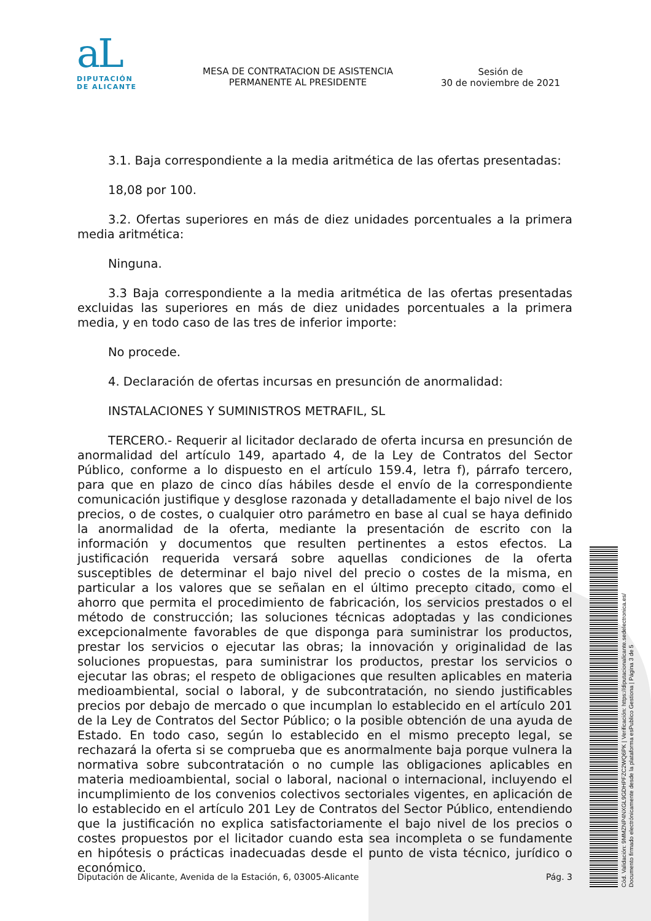aL
DIPUTACIÓN
DE ALICANTE
MESA DE CONTRATACION DE ASISTENCIA PERMANENTE AL PRESIDENTE
Sesión de
30 de noviembre de 2021
3.1. Baja correspondiente a la media aritmética de las ofertas presentadas:
18,08 por 100.
3.2. Ofertas superiores en más de diez unidades porcentuales a la primera media aritmética:
Ninguna.
3.3 Baja correspondiente a la media aritmética de las ofertas presentadas excluidas las superiores en más de diez unidades porcentuales a la primera media, y en todo caso de las tres de inferior importe:
No procede.
4. Declaración de ofertas incursas en presunción de anormalidad:
INSTALACIONES Y SUMINISTROS METRAFIL, SL
TERCERO.- Requerir al licitador declarado de oferta incursa en presunción de anormalidad del artículo 149, apartado 4, de la Ley de Contratos del Sector Público, conforme a lo dispuesto en el artículo 159.4, letra f), párrafo tercero, para que en plazo de cinco días hábiles desde el envío de la correspondiente comunicación justifique y desglose razonada y detalladamente el bajo nivel de los precios, o de costes, o cualquier otro parámetro en base al cual se haya definido la anormalidad de la oferta, mediante la presentación de escrito con la información y documentos que resulten pertinentes a estos efectos. La justificación requerida versará sobre aquellas condiciones de la oferta susceptibles de determinar el bajo nivel del precio o costes de la misma, en particular a los valores que se señalan en el último precepto citado, como el ahorro que permita el procedimiento de fabricación, los servicios prestados o el método de construcción; las soluciones técnicas adoptadas y las condiciones excepcionalmente favorables de que disponga para suministrar los productos, prestar los servicios o ejecutar las obras; la innovación y originalidad de las soluciones propuestas, para suministrar los productos, prestar los servicios o ejecutar las obras; el respeto de obligaciones que resulten aplicables en materia medioambiental, social o laboral, y de subcontratación, no siendo justificables precios por debajo de mercado o que incumplan lo establecido en el artículo 201 de la Ley de Contratos del Sector Público; o la posible obtención de una ayuda de Estado. En todo caso, según lo establecido en el mismo precepto legal, se rechazará la oferta si se comprueba que es anormalmente baja porque vulnera la normativa sobre subcontratación o no cumple las obligaciones aplicables en materia medioambiental, social o laboral, nacional o internacional, incluyendo el incumplimiento de los convenios colectivos sectoriales vigentes, en aplicación de lo establecido en el artículo 201 Ley de Contratos del Sector Público, entendiendo que la justificación no explica satisfactoriamente el bajo nivel de los precios o costes propuestos por el licitador cuando esta sea incompleta o se fundamente en hipótesis o prácticas inadecuadas desde el punto de vista técnico, jurídico o económico.
Cód. Validación: 9MMZNP4NXGL9GDHPFZC2WQ6PK | Verificación: https://diputacionalicante.sedelectronica.es/
Documento firmado electrónicamente desde la plataforma esPublico Gestiona | Página 3 de 5
Diputación de Alicante, Avenida de la Estación, 6, 03005-Alicante Pág. 3